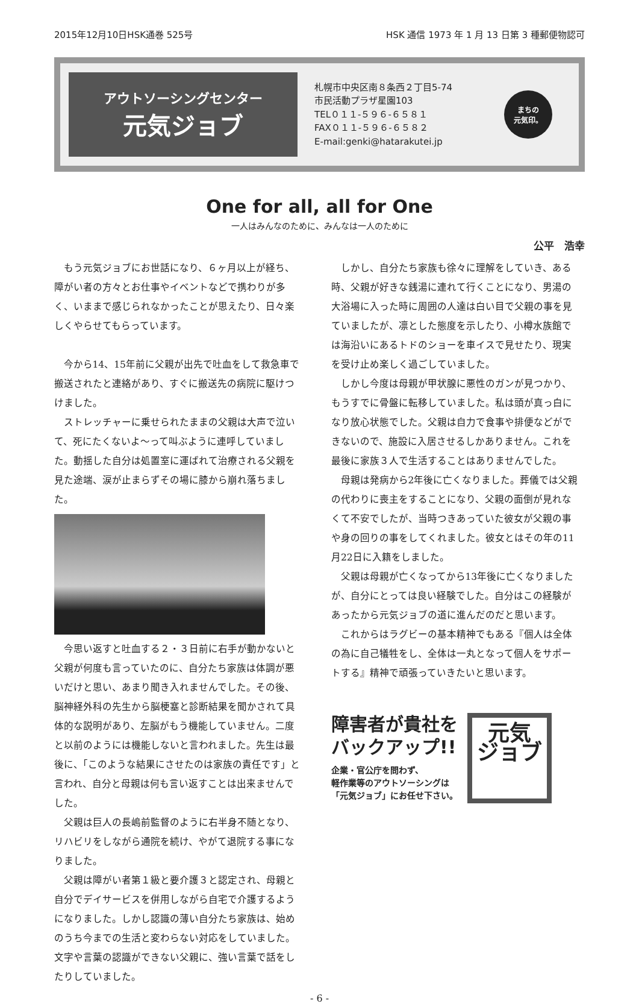2015年12月10日HSK通巻 525号 HSK 通信 1973 年 1 月 13 日第 3 種郵便物認可
アウトソーシングセンター
元気ジョブ
札幌市中央区南８条西２丁目5-74
市民活動プラザ星園103
TEL０１１-５９６-６５８１
FAX０１１-５９６-６５８２
E-mail:genki@hatarakutei.jp
まちの
元気印。
One for all, all for One
一人はみんなのために、みんなは一人のために
公平　浩幸
もう元気ジョブにお世話になり、６ヶ月以上が経ち、障がい者の方々とお仕事やイベントなどで携わりが多く、いままで感じられなかったことが思えたり、日々楽しくやらせてもらっています。
今から14、15年前に父親が出先で吐血をして救急車で搬送されたと連絡があり、すぐに搬送先の病院に駆けつけました。
ストレッチャーに乗せられたままの父親は大声で泣いて、死にたくないよ〜って叫ぶように連呼していました。動揺した自分は処置室に運ばれて治療される父親を見た途端、涙が止まらずその場に膝から崩れ落ちました。
今思い返すと吐血する２・３日前に右手が動かないと父親が何度も言っていたのに、自分たち家族は体調が悪いだけと思い、あまり聞き入れませんでした。その後、脳神経外科の先生から脳梗塞と診断結果を聞かされて具体的な説明があり、左脳がもう機能していません。二度と以前のようには機能しないと言われました。先生は最後に、「このような結果にさせたのは家族の責任です」と言われ、自分と母親は何も言い返すことは出来ませんでした。
父親は巨人の長嶋前監督のように右半身不随となり、リハビリをしながら通院を続け、やがて退院する事になりました。
父親は障がい者第１級と要介護３と認定され、母親と自分でデイサービスを併用しながら自宅で介護するようになりました。しかし認識の薄い自分たち家族は、始めのうち今までの生活と変わらない対応をしていました。文字や言葉の認識ができない父親に、強い言葉で話をしたりしていました。
しかし、自分たち家族も徐々に理解をしていき、ある時、父親が好きな銭湯に連れて行くことになり、男湯の大浴場に入った時に周囲の人達は白い目で父親の事を見ていましたが、凛とした態度を示したり、小樽水族館では海沿いにあるトドのショーを車イスで見せたり、現実を受け止め楽しく過ごしていました。
しかし今度は母親が甲状腺に悪性のガンが見つかり、もうすでに骨盤に転移していました。私は頭が真っ白になり放心状態でした。父親は自力で食事や排便などができないので、施設に入居させるしかありません。これを最後に家族３人で生活することはありませんでした。
母親は発病から2年後に亡くなりました。葬儀では父親の代わりに喪主をすることになり、父親の面倒が見れなくて不安でしたが、当時つきあっていた彼女が父親の事や身の回りの事をしてくれました。彼女とはその年の11月22日に入籍をしました。
父親は母親が亡くなってから13年後に亡くなりましたが、自分にとっては良い経験でした。自分はこの経験があったから元気ジョブの道に進んだのだと思います。
これからはラグビーの基本精神でもある『個人は全体の為に自己犠牲をし、全体は一丸となって個人をサポートする』精神で頑張っていきたいと思います。
障害者が貴社を
バックアップ!!
企業・官公庁を問わず、
軽作業等のアウトソーシングは
「元気ジョブ」にお任せ下さい。
元気
ジョブ
- 6 -